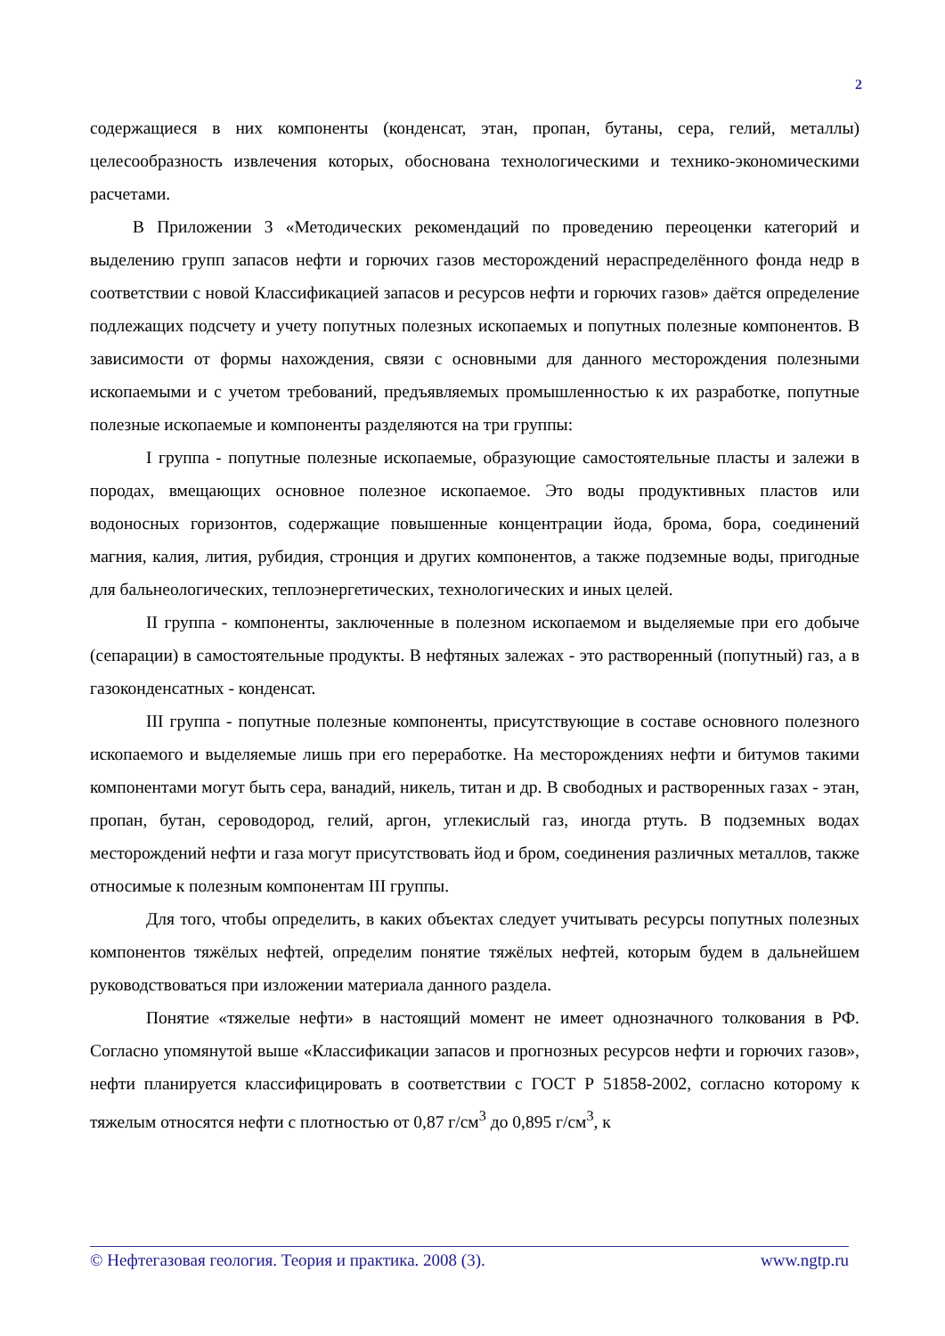2
содержащиеся в них компоненты (конденсат, этан, пропан, бутаны, сера, гелий, металлы) целесообразность извлечения которых, обоснована технологическими и технико-экономическими расчетами.
В Приложении 3 «Методических рекомендаций по проведению переоценки категорий и выделению групп запасов нефти и горючих газов месторождений нераспределённого фонда недр в соответствии с новой Классификацией запасов и ресурсов нефти и горючих газов» даётся определение подлежащих подсчету и учету попутных полезных ископаемых и попутных полезные компонентов. В зависимости от формы нахождения, связи с основными для данного месторождения полезными ископаемыми и с учетом требований, предъявляемых промышленностью к их разработке, попутные полезные ископаемые и компоненты разделяются на три группы:
I группа - попутные полезные ископаемые, образующие самостоятельные пласты и залежи в породах, вмещающих основное полезное ископаемое. Это воды продуктивных пластов или водоносных горизонтов, содержащие повышенные концентрации йода, брома, бора, соединений магния, калия, лития, рубидия, стронция и других компонентов, а также подземные воды, пригодные для бальнеологических, теплоэнергетических, технологических и иных целей.
II группа - компоненты, заключенные в полезном ископаемом и выделяемые при его добыче (сепарации) в самостоятельные продукты. В нефтяных залежах - это растворенный (попутный) газ, а в газоконденсатных - конденсат.
III группа - попутные полезные компоненты, присутствующие в составе основного полезного ископаемого и выделяемые лишь при его переработке. На месторождениях нефти и битумов такими компонентами могут быть сера, ванадий, никель, титан и др. В свободных и растворенных газах - этан, пропан, бутан, сероводород, гелий, аргон, углекислый газ, иногда ртуть. В подземных водах месторождений нефти и газа могут присутствовать йод и бром, соединения различных металлов, также относимые к полезным компонентам III группы.
Для того, чтобы определить, в каких объектах следует учитывать ресурсы попутных полезных компонентов тяжёлых нефтей, определим понятие тяжёлых нефтей, которым будем в дальнейшем руководствоваться при изложении материала данного раздела.
Понятие «тяжелые нефти» в настоящий момент не имеет однозначного толкования в РФ. Согласно упомянутой выше «Классификации запасов и прогнозных ресурсов нефти и горючих газов», нефти планируется классифицировать в соответствии с ГОСТ Р 51858-2002, согласно которому к тяжелым относятся нефти с плотностью от 0,87 г/см<sup>3</sup> до 0,895 г/см<sup>3</sup>, к
© Нефтегазовая геология. Теория и практика. 2008 (3). www.ngtp.ru